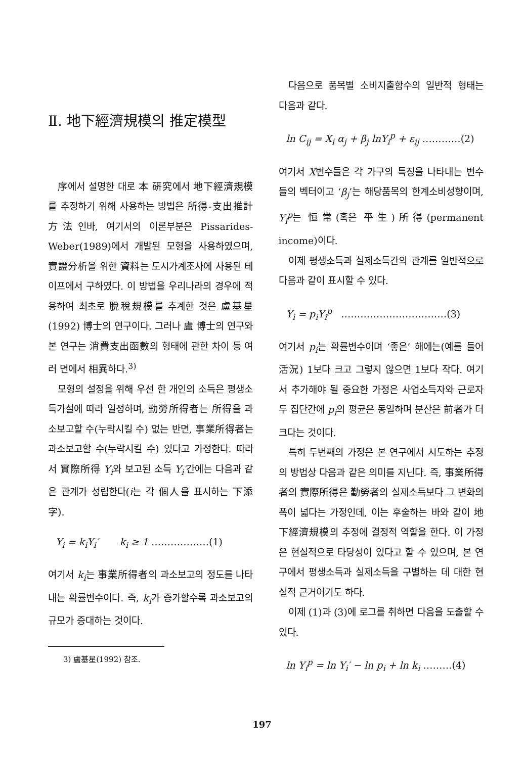Ⅱ. 地下經濟規模의 推定模型
序에서 설명한 대로 本 硏究에서 地下經濟規模를 추정하기 위해 사용하는 방법은 所得-支出推計方法인바, 여기서의 이론부분은 Pissarides-Weber(1989)에서 개발된 모형을 사용하였으며, 實證分析을 위한 資料는 도시가계조사에 사용된 테이프에서 구하였다. 이 방법을 우리나라의 경우에 적용하여 최초로 脫稅規模를 추계한 것은 盧基星(1992) 博士의 연구이다. 그러나 盧 博士의 연구와 본 연구는 消費支出函數의 형태에 관한 차이 등 여러 면에서 相異하다.<sup>3)</sup>
모형의 설정을 위해 우선 한 개인의 소득은 평생소득가설에 따라 일정하며, 勤勞所得者는 所得을 과소보고할 수(누락시킬 수) 없는 반면, 事業所得者는 과소보고할 수(누락시킬 수) 있다고 가정한다. 따라서 實際所得 Y<sub>i</sub>와 보고된 소득 Y<sub>i</sub>′간에는 다음과 같은 관계가 성립한다(i는 각 個人을 표시하는 下添字).
Y<sub>i</sub> = k<sub>i</sub>Y<sub>i</sub>′ k<sub>i</sub> ≥ 1 ………………(1)
여기서 k<sub>i</sub>는 事業所得者의 과소보고의 정도를 나타내는 확률변수이다. 즉, k<sub>i</sub>가 증가할수록 과소보고의 규모가 증대하는 것이다.
3) 盧基星(1992) 참조.
다음으로 품목별 소비지출함수의 일반적 형태는 다음과 같다.
ln C<sub>ij</sub> = X<sub>i</sub> α<sub>j</sub> + β<sub>j</sub> lnY<sub>i</sub><sup>p</sup> + ε<sub>ij</sub> …………(2)
여기서 X변수들은 각 가구의 특징을 나타내는 변수들의 벡터이고 ‘β<sub>j</sub>’는 해당품목의 한계소비성향이며, Y<sub>i</sub><sup>p</sup>는 恒常(혹은 平生)所得(permanent income)이다.
이제 평생소득과 실제소득간의 관계를 일반적으로 다음과 같이 표시할 수 있다.
Y<sub>i</sub> = p<sub>i</sub>Y<sub>i</sub><sup>p</sup> ……………………………(3)
여기서 p<sub>i</sub>는 확률변수이며 ‘좋은’ 해에는(예를 들어 活況) 1보다 크고 그렇지 않으면 1보다 작다. 여기서 추가해야 될 중요한 가정은 사업소득자와 근로자 두 집단간에 p<sub>i</sub>의 평균은 동일하며 분산은 前者가 더 크다는 것이다.
특히 두번째의 가정은 본 연구에서 시도하는 추정의 방법상 다음과 같은 의미를 지닌다. 즉, 事業所得者의 實際所得은 勤勞者의 실제소득보다 그 변화의 폭이 넓다는 가정인데, 이는 후술하는 바와 같이 地下經濟規模의 추정에 결정적 역할을 한다. 이 가정은 현실적으로 타당성이 있다고 할 수 있으며, 본 연구에서 평생소득과 실제소득을 구별하는 데 대한 현실적 근거이기도 하다.
이제 (1)과 (3)에 로그를 취하면 다음을 도출할 수 있다.
ln Y<sub>i</sub><sup>p</sup> = ln Y<sub>i</sub>′ − ln p<sub>i</sub> + ln k<sub>i</sub> ………(4)
197